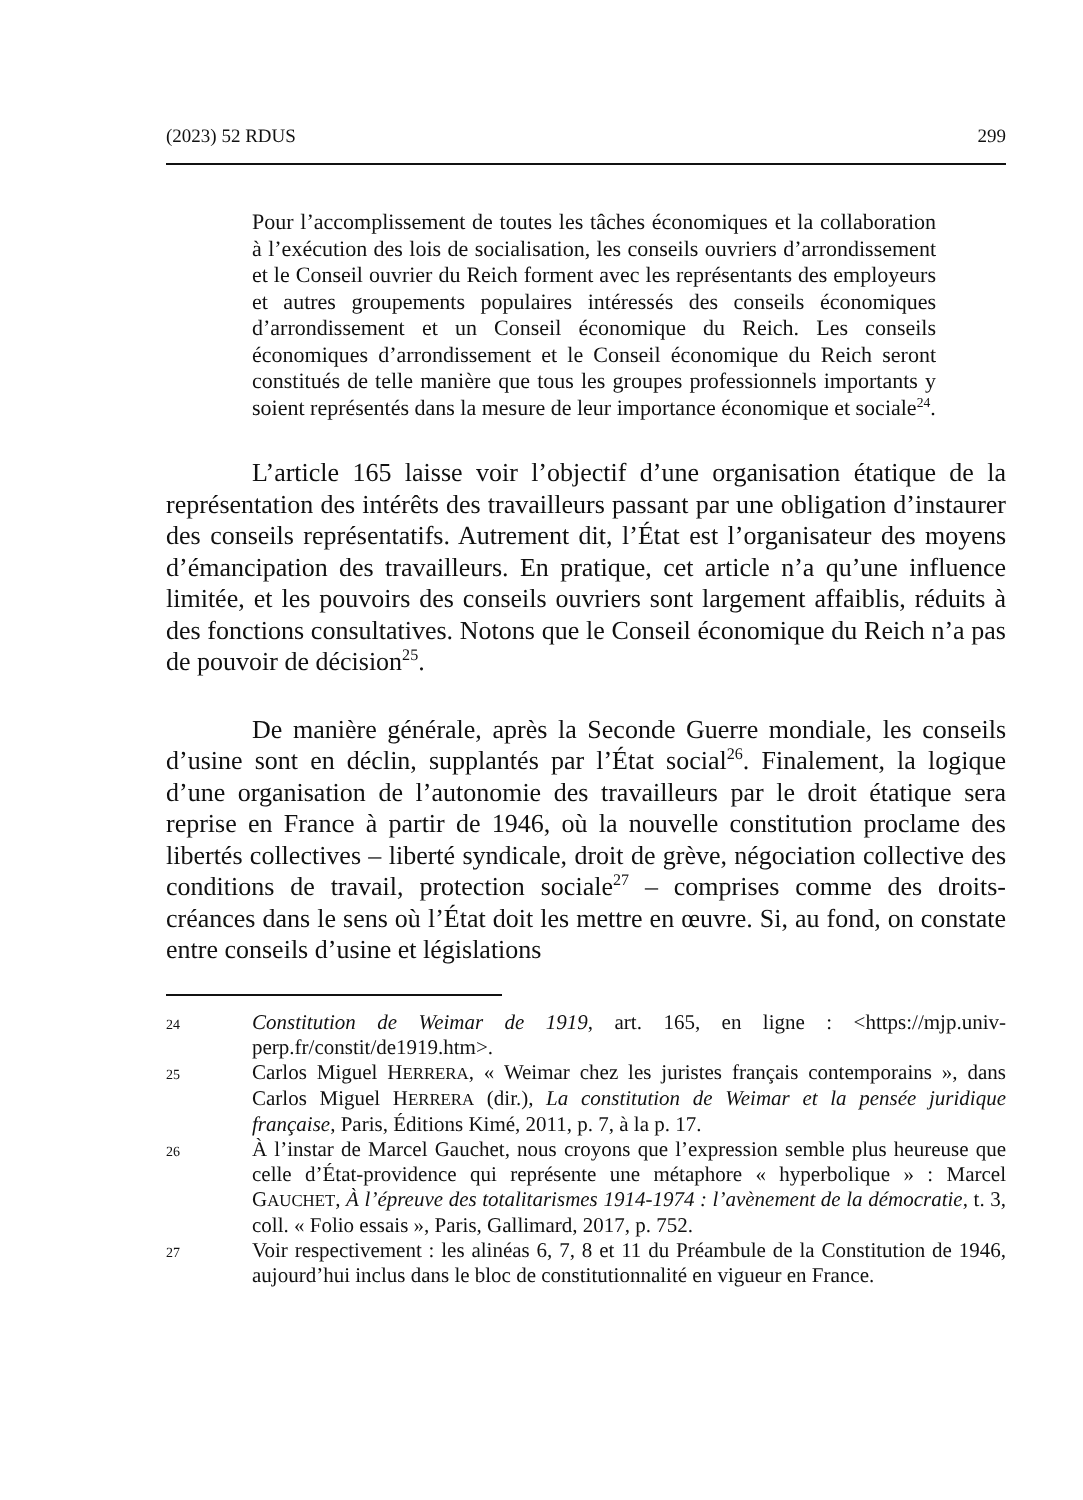(2023) 52 RDUS 299
Pour l’accomplissement de toutes les tâches économiques et la collaboration à l’exécution des lois de socialisation, les conseils ouvriers d’arrondissement et le Conseil ouvrier du Reich forment avec les représentants des employeurs et autres groupements populaires intéressés des conseils économiques d’arrondissement et un Conseil économique du Reich. Les conseils économiques d’arrondissement et le Conseil économique du Reich seront constitués de telle manière que tous les groupes professionnels importants y soient représentés dans la mesure de leur importance économique et sociale<sup>24</sup>.
L’article 165 laisse voir l’objectif d’une organisation étatique de la représentation des intérêts des travailleurs passant par une obligation d’instaurer des conseils représentatifs. Autrement dit, l’État est l’organisateur des moyens d’émancipation des travailleurs. En pratique, cet article n’a qu’une influence limitée, et les pouvoirs des conseils ouvriers sont largement affaiblis, réduits à des fonctions consultatives. Notons que le Conseil économique du Reich n’a pas de pouvoir de décision<sup>25</sup>.
De manière générale, après la Seconde Guerre mondiale, les conseils d’usine sont en déclin, supplantés par l’État social<sup>26</sup>. Finalement, la logique d’une organisation de l’autonomie des travailleurs par le droit étatique sera reprise en France à partir de 1946, où la nouvelle constitution proclame des libertés collectives – liberté syndicale, droit de grève, négociation collective des conditions de travail, protection sociale<sup>27</sup> – comprises comme des droits-créances dans le sens où l’État doit les mettre en œuvre. Si, au fond, on constate entre conseils d’usine et législations
24 Constitution de Weimar de 1919, art. 165, en ligne : <https://mjp.univ-perp.fr/constit/de1919.htm>.
25 Carlos Miguel HERRERA, « Weimar chez les juristes français contemporains », dans Carlos Miguel HERRERA (dir.), La constitution de Weimar et la pensée juridique française, Paris, Éditions Kimé, 2011, p. 7, à la p. 17.
26 À l’instar de Marcel Gauchet, nous croyons que l’expression semble plus heureuse que celle d’État-providence qui représente une métaphore « hyperbolique » : Marcel GAUCHET, À l’épreuve des totalitarismes 1914-1974 : l’avènement de la démocratie, t. 3, coll. « Folio essais », Paris, Gallimard, 2017, p. 752.
27 Voir respectivement : les alinéas 6, 7, 8 et 11 du Préambule de la Constitution de 1946, aujourd’hui inclus dans le bloc de constitutionnalité en vigueur en France.